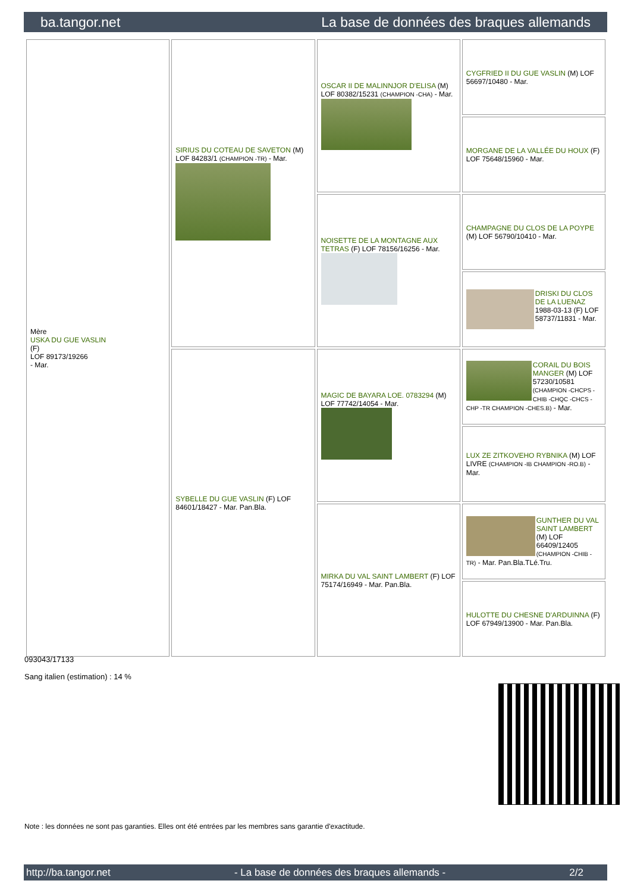ba.tangor.net La base de données des braques allemands
| Mère USKA DU GUE VASLIN (F) LOF 89173/19266 - Mar. | SIRIUS DU COTEAU DE SAVETON (M) LOF 84283/1 (CHAMPION -TR) - Mar. | OSCAR II DE MALINNJOR D'ELISA (M) LOF 80382/15231 (CHAMPION -CHA) - Mar. | CYGFRIED II DU GUE VASLIN (M) LOF 56697/10480 - Mar. |
| | | | MORGANE DE LA VALLÉE DU HOUX (F) LOF 75648/15960 - Mar. |
| | | NOISETTE DE LA MONTAGNE AUX TETRAS (F) LOF 78156/16256 - Mar. | CHAMPAGNE DU CLOS DE LA POYPE (M) LOF 56790/10410 - Mar. |
| | | | DRISKI DU CLOS DE LA LUENAZ 1988-03-13 (F) LOF 58737/11831 - Mar. |
| | SYBELLE DU GUE VASLIN (F) LOF 84601/18427 - Mar. Pan.Bla. | MAGIC DE BAYARA LOE. 0783294 (M) LOF 77742/14054 - Mar. | CORAIL DU BOIS MANGER (M) LOF 57230/10581 (CHAMPION -CHCPS -CHIB -CHQC -CHCS -CHP -TR CHAMPION -CHES.B) - Mar. |
| | | | LUX ZE ZITKOVEHO RYBNIKA (M) LOF LIVRE (CHAMPION -IB CHAMPION -RO.B) - Mar. |
| | | MIRKA DU VAL SAINT LAMBERT (F) LOF 75174/16949 - Mar. Pan.Bla. | GUNTHER DU VAL SAINT LAMBERT (M) LOF 66409/12405 (CHAMPION -CHIB -TR) - Mar. Pan.Bla.TLé.Tru. |
| | | | HULOTTE DU CHESNE D'ARDUINNA (F) LOF 67949/13900 - Mar. Pan.Bla. |
093043/17133
Sang italien (estimation) : 14 %
Note : les données ne sont pas garanties. Elles ont été entrées par les membres sans garantie d'exactitude.
http://ba.tangor.net - La base de données des braques allemands - 2/2